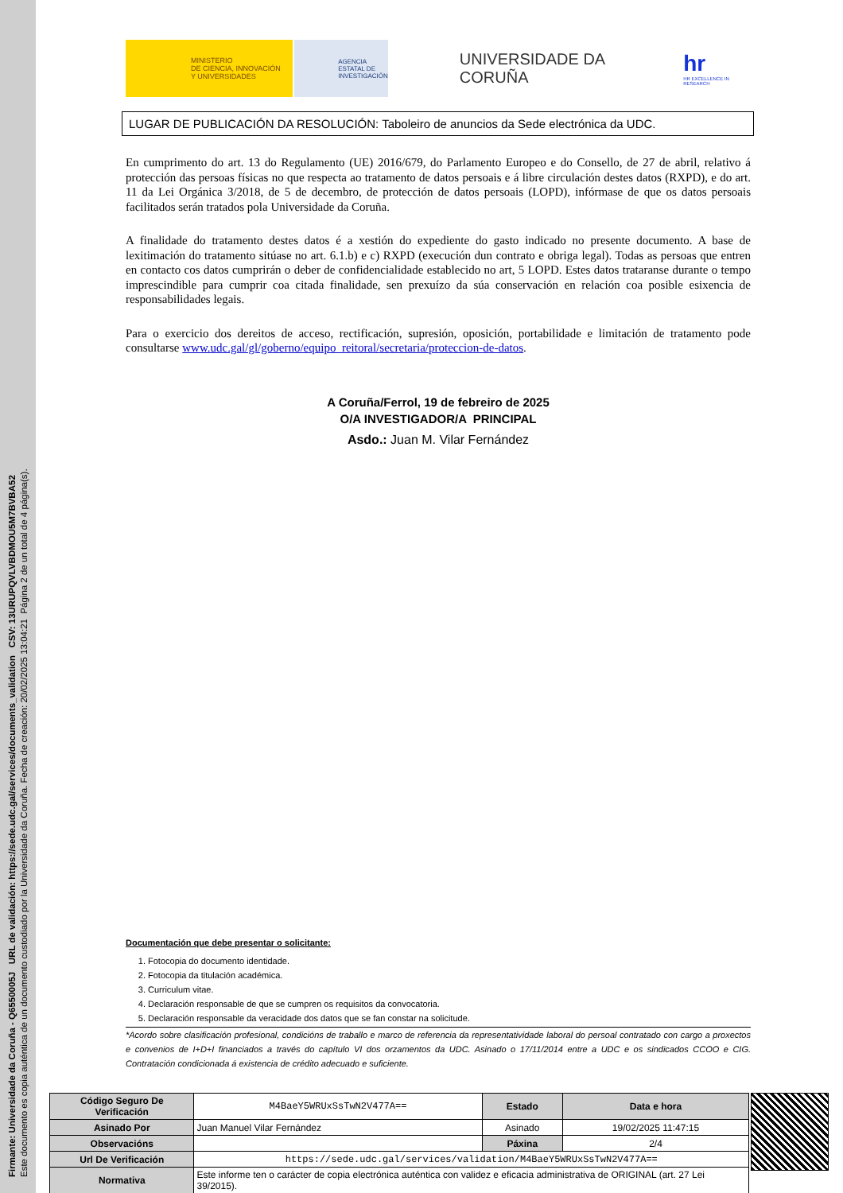Firmante: Universidade da Coruña - Q6550005J URL de validación: https://sede.udc.gal/services/documents_validation CSV: 13URUPQVLVBDMOU5M7BVBA52
Este documento es copia auténtica de un documento custodiado por la Universidade da Coruña. Fecha de creación: 20/02/2025 13:04:21 Página 2 de un total de 4 página(s).
MINISTERIO
DE CIENCIA, INNOVACIÓN
Y UNIVERSIDADES
AGENCIA
ESTATAL DE
INVESTIGACIÓN
UNIVERSIDADE DA CORUÑA
hr
HR EXCELLENCE IN RESEARCH
LUGAR DE PUBLICACIÓN DA RESOLUCIÓN: Taboleiro de anuncios da Sede electrónica da UDC.
En cumprimento do art. 13 do Regulamento (UE) 2016/679, do Parlamento Europeo e do Consello, de 27 de abril, relativo á protección das persoas físicas no que respecta ao tratamento de datos persoais e á libre circulación destes datos (RXPD), e do art. 11 da Lei Orgánica 3/2018, de 5 de decembro, de protección de datos persoais (LOPD), infórmase de que os datos persoais facilitados serán tratados pola Universidade da Coruña.
A finalidade do tratamento destes datos é a xestión do expediente do gasto indicado no presente documento. A base de lexitimación do tratamento sitúase no art. 6.1.b) e c) RXPD (execución dun contrato e obriga legal). Todas as persoas que entren en contacto cos datos cumprirán o deber de confidencialidade establecido no art, 5 LOPD. Estes datos trataranse durante o tempo imprescindible para cumprir coa citada finalidade, sen prexuízo da súa conservación en relación coa posible esixencia de responsabilidades legais.
Para o exercicio dos dereitos de acceso, rectificación, supresión, oposición, portabilidade e limitación de tratamento pode consultarse www.udc.gal/gl/goberno/equipo_reitoral/secretaria/proteccion-de-datos.
A Coruña/Ferrol, 19 de febreiro de 2025
O/A INVESTIGADOR/A PRINCIPAL
Asdo.: Juan M. Vilar Fernández
Documentación que debe presentar o solicitante:
1. Fotocopia do documento identidade.
2. Fotocopia da titulación académica.
3. Curriculum vitae.
4. Declaración responsable de que se cumpren os requisitos da convocatoria.
5. Declaración responsable da veracidade dos datos que se fan constar na solicitude.
*Acordo sobre clasificación profesional, condicións de traballo e marco de referencia da representatividade laboral do persoal contratado con cargo a proxectos e convenios de I+D+I financiados a través do capítulo VI dos orzamentos da UDC. Asinado o 17/11/2014 entre a UDC e os sindicados CCOO e CIG. Contratación condicionada á existencia de crédito adecuado e suficiente.
| Código Seguro De Verificación | M4BaeY5WRUxSsTwN2V477A== | Estado | Data e hora |
| Asinado Por | Juan Manuel Vilar Fernández | Asinado | 19/02/2025 11:47:15 |
| Observacións | | Páxina | 2/4 |
| Url De Verificación | https://sede.udc.gal/services/validation/M4BaeY5WRUxSsTwN2V477A== | | |
| Normativa | Este informe ten o carácter de copia electrónica auténtica con validez e eficacia administrativa de ORIGINAL (art. 27 Lei 39/2015). | | |